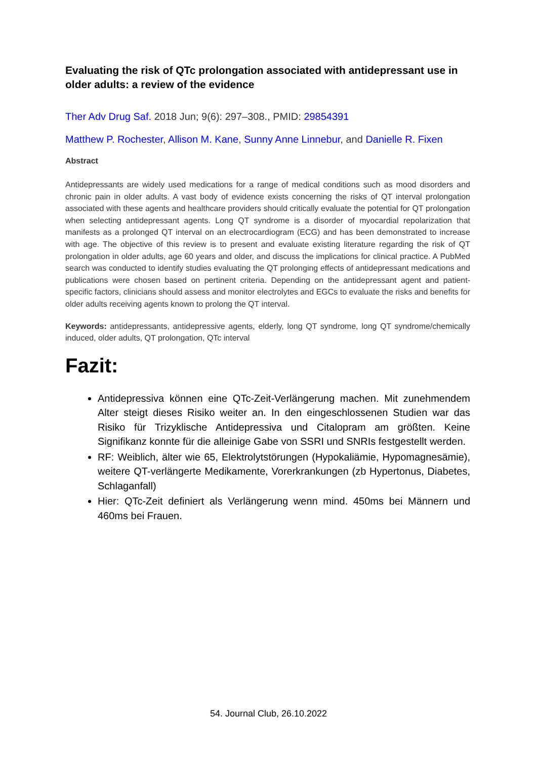Evaluating the risk of QTc prolongation associated with antidepressant use in older adults: a review of the evidence
Ther Adv Drug Saf. 2018 Jun; 9(6): 297–308., PMID: 29854391
Matthew P. Rochester, Allison M. Kane, Sunny Anne Linnebur, and Danielle R. Fixen
Abstract
Antidepressants are widely used medications for a range of medical conditions such as mood disorders and chronic pain in older adults. A vast body of evidence exists concerning the risks of QT interval prolongation associated with these agents and healthcare providers should critically evaluate the potential for QT prolongation when selecting antidepressant agents. Long QT syndrome is a disorder of myocardial repolarization that manifests as a prolonged QT interval on an electrocardiogram (ECG) and has been demonstrated to increase with age. The objective of this review is to present and evaluate existing literature regarding the risk of QT prolongation in older adults, age 60 years and older, and discuss the implications for clinical practice. A PubMed search was conducted to identify studies evaluating the QT prolonging effects of antidepressant medications and publications were chosen based on pertinent criteria. Depending on the antidepressant agent and patient-specific factors, clinicians should assess and monitor electrolytes and EGCs to evaluate the risks and benefits for older adults receiving agents known to prolong the QT interval.
Keywords: antidepressants, antidepressive agents, elderly, long QT syndrome, long QT syndrome/chemically induced, older adults, QT prolongation, QTc interval
Fazit:
Antidepressiva können eine QTc-Zeit-Verlängerung machen. Mit zunehmendem Alter steigt dieses Risiko weiter an. In den eingeschlossenen Studien war das Risiko für Trizyklische Antidepressiva und Citalopram am größten. Keine Signifikanz konnte für die alleinige Gabe von SSRI und SNRIs festgestellt werden.
RF: Weiblich, älter wie 65, Elektrolytstörungen (Hypokaliämie, Hypomagnesämie), weitere QT-verlängerte Medikamente, Vorerkrankungen (zb Hypertonus, Diabetes, Schlaganfall)
Hier: QTc-Zeit definiert als Verlängerung wenn mind. 450ms bei Männern und 460ms bei Frauen.
54. Journal Club, 26.10.2022